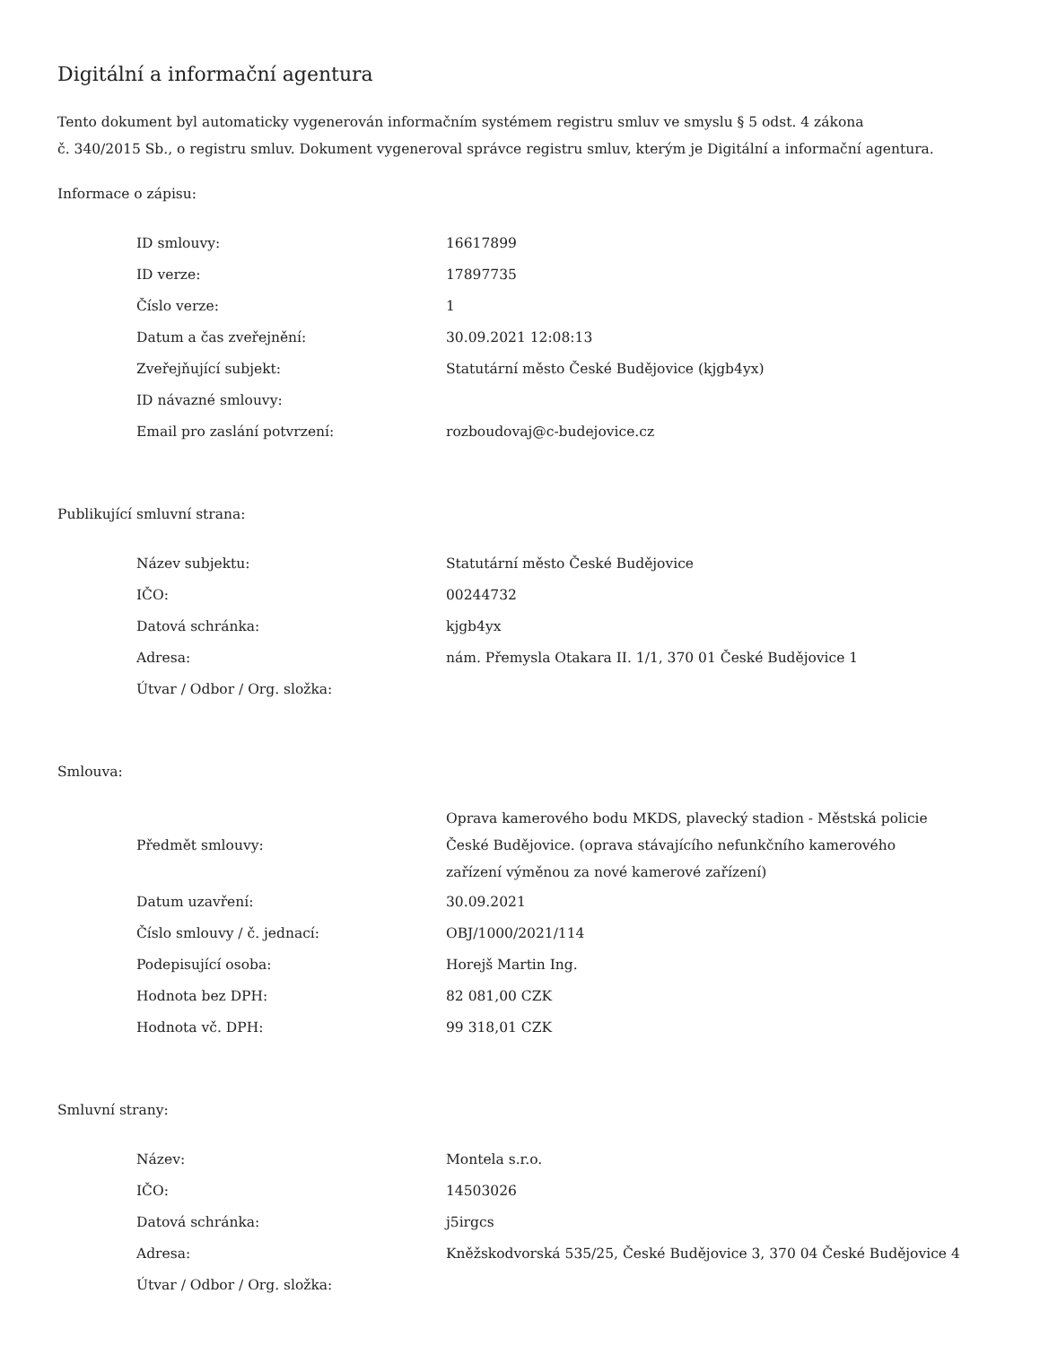Digitální a informační agentura
Tento dokument byl automaticky vygenerován informačním systémem registru smluv ve smyslu § 5 odst. 4 zákona
č. 340/2015 Sb., o registru smluv. Dokument vygeneroval správce registru smluv, kterým je Digitální a informační agentura.
Informace o zápisu:
| ID smlouvy: | 16617899 |
| ID verze: | 17897735 |
| Číslo verze: | 1 |
| Datum a čas zveřejnění: | 30.09.2021 12:08:13 |
| Zveřejňující subjekt: | Statutární město České Budějovice (kjgb4yx) |
| ID návazné smlouvy: | |
| Email pro zaslání potvrzení: | rozboudovaj@c-budejovice.cz |
Publikující smluvní strana:
| Název subjektu: | Statutární město České Budějovice |
| IČO: | 00244732 |
| Datová schránka: | kjgb4yx |
| Adresa: | nám. Přemysla Otakara II. 1/1, 370 01 České Budějovice 1 |
| Útvar / Odbor / Org. složka: | |
Smlouva:
| Předmět smlouvy: | Oprava kamerového bodu MKDS, plavecký stadion - Městská policie České Budějovice. (oprava stávajícího nefunkčního kamerového zařízení výměnou za nové kamerové zařízení) |
| Datum uzavření: | 30.09.2021 |
| Číslo smlouvy / č. jednací: | OBJ/1000/2021/114 |
| Podepisující osoba: | Horejš Martin Ing. |
| Hodnota bez DPH: | 82 081,00 CZK |
| Hodnota vč. DPH: | 99 318,01 CZK |
Smluvní strany:
| Název: | Montela s.r.o. |
| IČO: | 14503026 |
| Datová schránka: | j5irgcs |
| Adresa: | Kněžskodvorská 535/25, České Budějovice 3, 370 04 České Budějovice 4 |
| Útvar / Odbor / Org. složka: | |